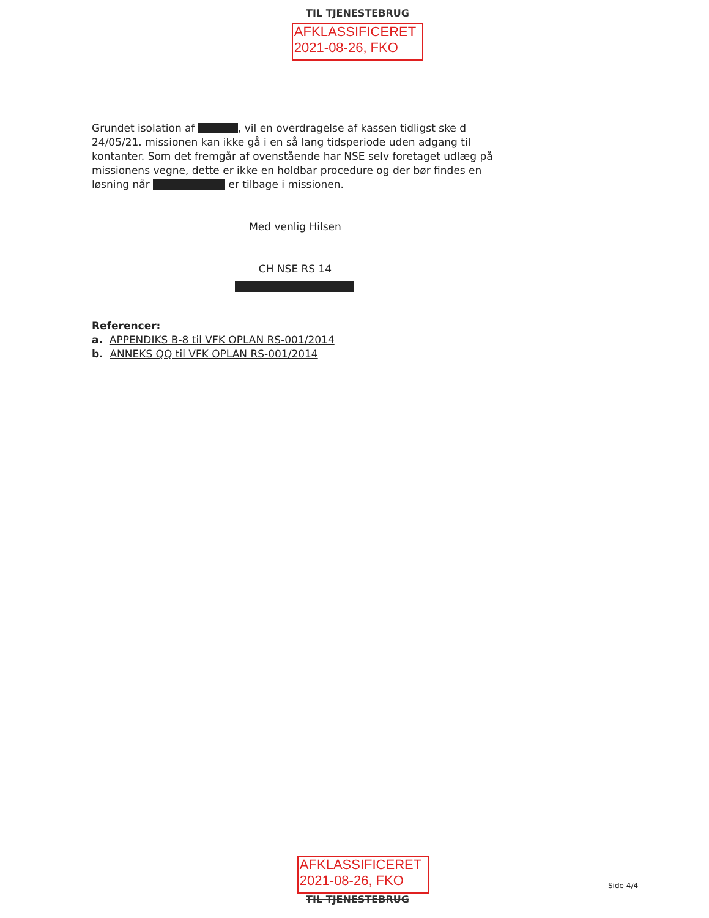TIL TJENESTEBRUG
AFKLASSIFICERET
2021-08-26, FKO
Grundet isolation af , vil en overdragelse af kassen tidligst ske d 24/05/21. missionen kan ikke gå i en så lang tidsperiode uden adgang til kontanter. Som det fremgår af ovenstående har NSE selv foretaget udlæg på missionens vegne, dette er ikke en holdbar procedure og der bør findes en løsning når er tilbage i missionen.
Med venlig Hilsen
CH NSE RS 14
Referencer:
a. APPENDIKS B-8 til VFK OPLAN RS-001/2014
b. ANNEKS QQ til VFK OPLAN RS-001/2014
AFKLASSIFICERET
2021-08-26, FKO
TIL TJENESTEBRUG
Side 4/4